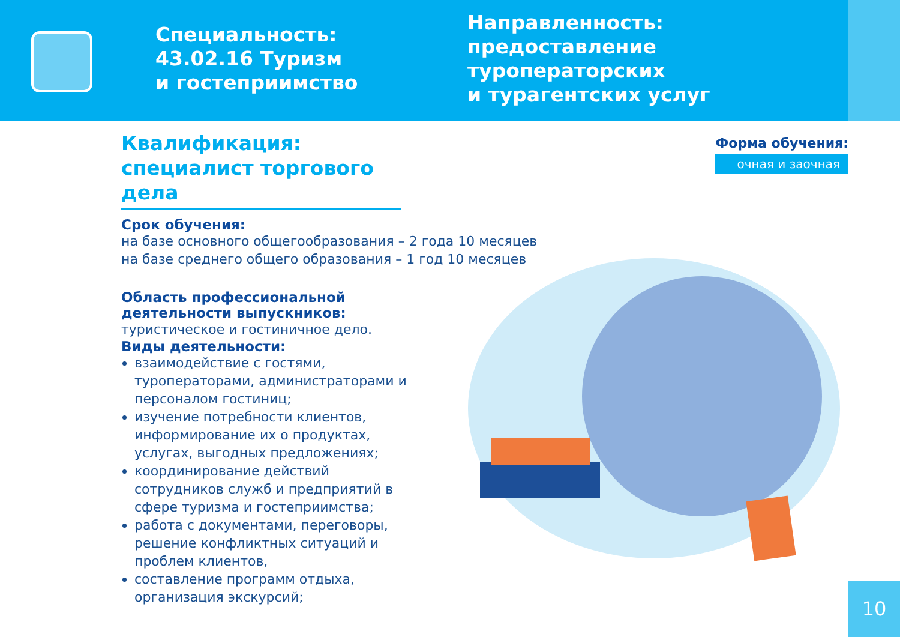Специальность: 43.02.16 Туризм
и гостеприимство
Направленность:
предоставление
туроператорских
и турагентских услуг
Квалификация:
специалист торгового дела
Срок обучения:
на базе основного общегообразования – 2 года 10 месяцев
на базе среднего общего образования – 1 год 10 месяцев
Область профессиональной деятельности выпускников:
туристическое и гостиничное дело.
Виды деятельности:
взаимодействие с гостями, туроператорами, администраторами и персоналом гостиниц;
изучение потребности клиентов, информирование их о продуктах, услугах, выгодных предложениях;
координирование действий сотрудников служб и предприятий в сфере туризма и гостеприимства;
работа с документами, переговоры, решение конфликтных ситуаций и проблем клиентов,
составление программ отдыха, организация экскурсий;
Форма обучения:
очная и заочная
10